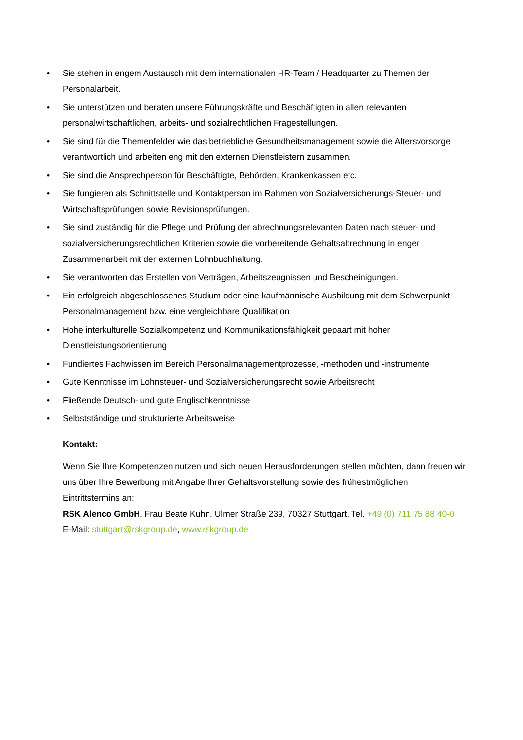• Sie stehen in engem Austausch mit dem internationalen HR-Team / Headquarter zu Themen der Personalarbeit.
• Sie unterstützen und beraten unsere Führungskräfte und Beschäftigten in allen relevanten personalwirtschaftlichen, arbeits- und sozialrechtlichen Fragestellungen.
• Sie sind für die Themenfelder wie das betriebliche Gesundheitsmanagement sowie die Altersvorsorge verantwortlich und arbeiten eng mit den externen Dienstleistern zusammen.
• Sie sind die Ansprechperson für Beschäftigte, Behörden, Krankenkassen etc.
• Sie fungieren als Schnittstelle und Kontaktperson im Rahmen von Sozialversicherungs-Steuer- und Wirtschaftsprüfungen sowie Revisionsprüfungen.
• Sie sind zuständig für die Pflege und Prüfung der abrechnungsrelevanten Daten nach steuer- und sozialversicherungsrechtlichen Kriterien sowie die vorbereitende Gehaltsabrechnung in enger Zusammenarbeit mit der externen Lohnbuchhaltung.
• Sie verantworten das Erstellen von Verträgen, Arbeitszeugnissen und Bescheinigungen.
• Ein erfolgreich abgeschlossenes Studium oder eine kaufmännische Ausbildung mit dem Schwerpunkt Personalmanagement bzw. eine vergleichbare Qualifikation
• Hohe interkulturelle Sozialkompetenz und Kommunikationsfähigkeit gepaart mit hoher Dienstleistungsorientierung
• Fundiertes Fachwissen im Bereich Personalmanagementprozesse, -methoden und -instrumente
• Gute Kenntnisse im Lohnsteuer- und Sozialversicherungsrecht sowie Arbeitsrecht
• Fließende Deutsch- und gute Englischkenntnisse
• Selbstständige und strukturierte Arbeitsweise
Kontakt:
Wenn Sie Ihre Kompetenzen nutzen und sich neuen Herausforderungen stellen möchten, dann freuen wir uns über Ihre Bewerbung mit Angabe Ihrer Gehaltsvorstellung sowie des frühestmöglichen Eintrittstermins an:
RSK Alenco GmbH, Frau Beate Kuhn, Ulmer Straße 239, 70327 Stuttgart, Tel. +49 (0) 711 75 88 40-0
E-Mail: stuttgart@rskgroup.de, www.rskgroup.de